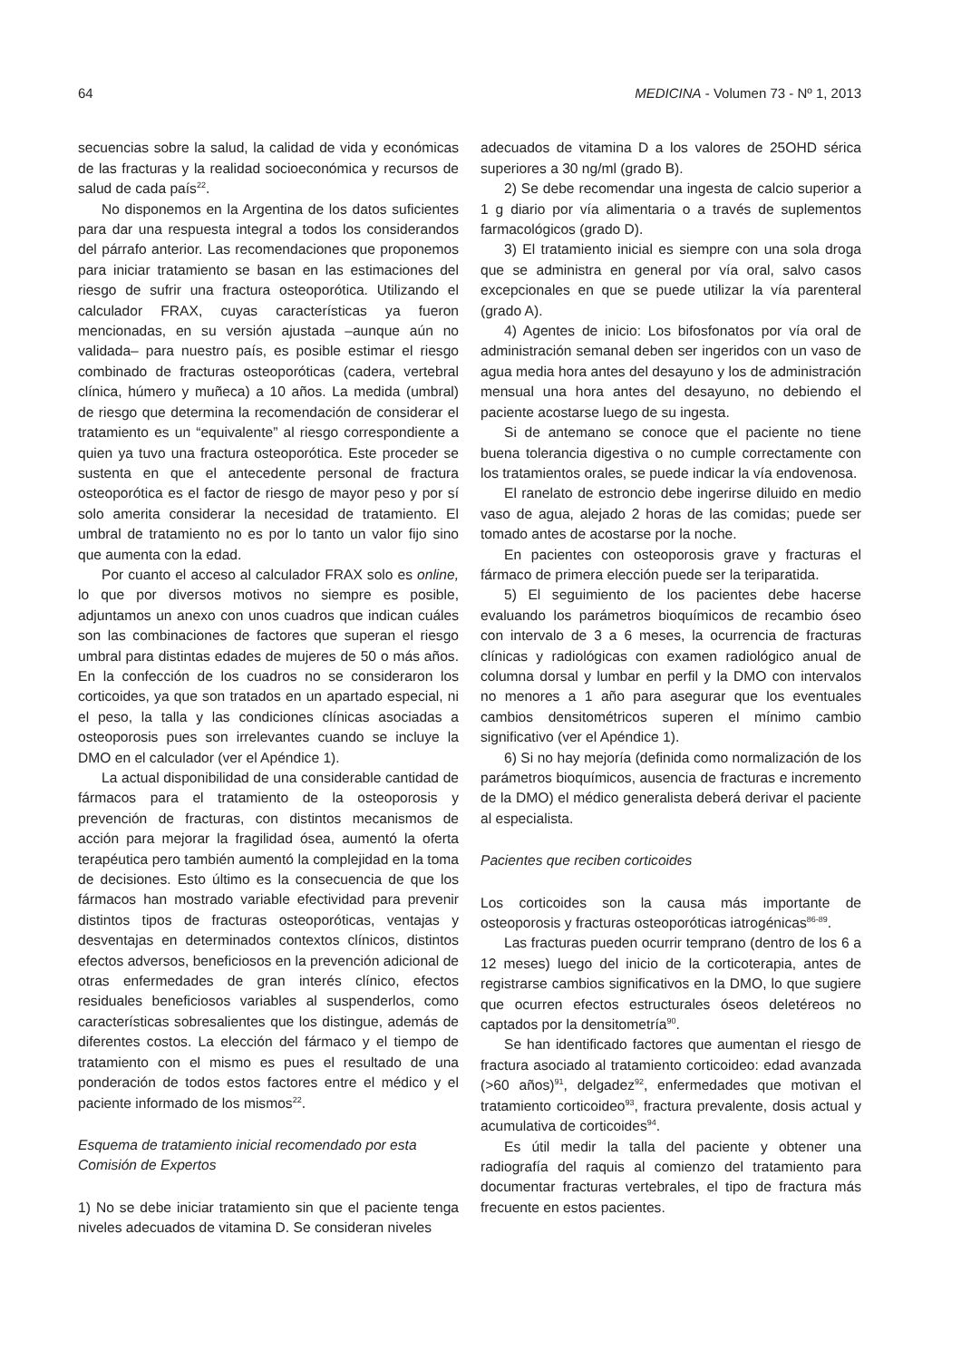64 MEDICINA - Volumen 73 - Nº 1, 2013
secuencias sobre la salud, la calidad de vida y económicas de las fracturas y la realidad socioeconómica y recursos de salud de cada país<sup>22</sup>.
No disponemos en la Argentina de los datos suficientes para dar una respuesta integral a todos los considerandos del párrafo anterior. Las recomendaciones que proponemos para iniciar tratamiento se basan en las estimaciones del riesgo de sufrir una fractura osteoporótica. Utilizando el calculador FRAX, cuyas características ya fueron mencionadas, en su versión ajustada –aunque aún no validada– para nuestro país, es posible estimar el riesgo combinado de fracturas osteoporóticas (cadera, vertebral clínica, húmero y muñeca) a 10 años. La medida (umbral) de riesgo que determina la recomendación de considerar el tratamiento es un “equivalente” al riesgo correspondiente a quien ya tuvo una fractura osteoporótica. Este proceder se sustenta en que el antecedente personal de fractura osteoporótica es el factor de riesgo de mayor peso y por sí solo amerita considerar la necesidad de tratamiento. El umbral de tratamiento no es por lo tanto un valor fijo sino que aumenta con la edad.
Por cuanto el acceso al calculador FRAX solo es online, lo que por diversos motivos no siempre es posible, adjuntamos un anexo con unos cuadros que indican cuáles son las combinaciones de factores que superan el riesgo umbral para distintas edades de mujeres de 50 o más años. En la confección de los cuadros no se consideraron los corticoides, ya que son tratados en un apartado especial, ni el peso, la talla y las condiciones clínicas asociadas a osteoporosis pues son irrelevantes cuando se incluye la DMO en el calculador (ver el Apéndice 1).
La actual disponibilidad de una considerable cantidad de fármacos para el tratamiento de la osteoporosis y prevención de fracturas, con distintos mecanismos de acción para mejorar la fragilidad ósea, aumentó la oferta terapéutica pero también aumentó la complejidad en la toma de decisiones. Esto último es la consecuencia de que los fármacos han mostrado variable efectividad para prevenir distintos tipos de fracturas osteoporóticas, ventajas y desventajas en determinados contextos clínicos, distintos efectos adversos, beneficiosos en la prevención adicional de otras enfermedades de gran interés clínico, efectos residuales beneficiosos variables al suspenderlos, como características sobresalientes que los distingue, además de diferentes costos. La elección del fármaco y el tiempo de tratamiento con el mismo es pues el resultado de una ponderación de todos estos factores entre el médico y el paciente informado de los mismos<sup>22</sup>.
Esquema de tratamiento inicial recomendado por esta Comisión de Expertos
1) No se debe iniciar tratamiento sin que el paciente tenga niveles adecuados de vitamina D. Se consideran niveles
adecuados de vitamina D a los valores de 25OHD sérica superiores a 30 ng/ml (grado B).
2) Se debe recomendar una ingesta de calcio superior a 1 g diario por vía alimentaria o a través de suplementos farmacológicos (grado D).
3) El tratamiento inicial es siempre con una sola droga que se administra en general por vía oral, salvo casos excepcionales en que se puede utilizar la vía parenteral (grado A).
4) Agentes de inicio: Los bifosfonatos por vía oral de administración semanal deben ser ingeridos con un vaso de agua media hora antes del desayuno y los de administración mensual una hora antes del desayuno, no debiendo el paciente acostarse luego de su ingesta.
Si de antemano se conoce que el paciente no tiene buena tolerancia digestiva o no cumple correctamente con los tratamientos orales, se puede indicar la vía endovenosa.
El ranelato de estroncio debe ingerirse diluido en medio vaso de agua, alejado 2 horas de las comidas; puede ser tomado antes de acostarse por la noche.
En pacientes con osteoporosis grave y fracturas el fármaco de primera elección puede ser la teriparatida.
5) El seguimiento de los pacientes debe hacerse evaluando los parámetros bioquímicos de recambio óseo con intervalo de 3 a 6 meses, la ocurrencia de fracturas clínicas y radiológicas con examen radiológico anual de columna dorsal y lumbar en perfil y la DMO con intervalos no menores a 1 año para asegurar que los eventuales cambios densitométricos superen el mínimo cambio significativo (ver el Apéndice 1).
6) Si no hay mejoría (definida como normalización de los parámetros bioquímicos, ausencia de fracturas e incremento de la DMO) el médico generalista deberá derivar el paciente al especialista.
Pacientes que reciben corticoides
Los corticoides son la causa más importante de osteoporosis y fracturas osteoporóticas iatrogénicas<sup>86-89</sup>.
Las fracturas pueden ocurrir temprano (dentro de los 6 a 12 meses) luego del inicio de la corticoterapia, antes de registrarse cambios significativos en la DMO, lo que sugiere que ocurren efectos estructurales óseos deletéreos no captados por la densitometría<sup>90</sup>.
Se han identificado factores que aumentan el riesgo de fractura asociado al tratamiento corticoideo: edad avanzada (>60 años)<sup>91</sup>, delgadez<sup>92</sup>, enfermedades que motivan el tratamiento corticoideo<sup>93</sup>, fractura prevalente, dosis actual y acumulativa de corticoides<sup>94</sup>.
Es útil medir la talla del paciente y obtener una radiografía del raquis al comienzo del tratamiento para documentar fracturas vertebrales, el tipo de fractura más frecuente en estos pacientes.